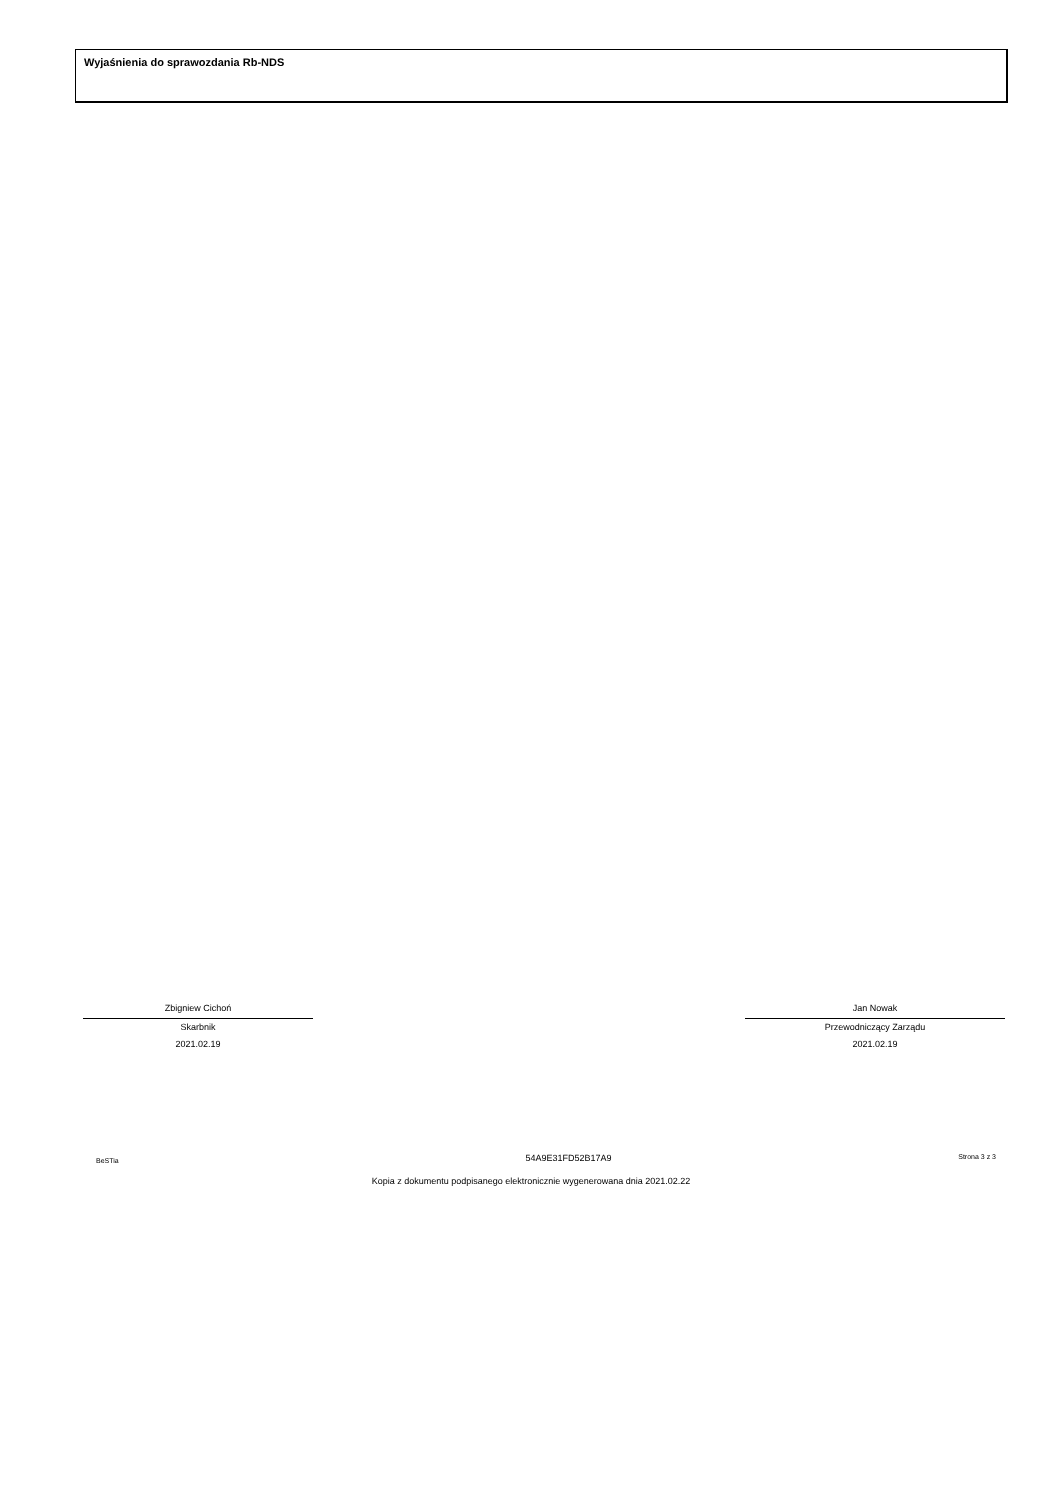Wyjaśnienia do sprawozdania Rb-NDS
Zbigniew Cichoń
Skarbnik
2021.02.19
Jan Nowak
Przewodniczący Zarządu
2021.02.19
BeSTia 54A9E31FD52B17A9 Strona 3 z 3
Kopia z dokumentu podpisanego elektronicznie wygenerowana dnia 2021.02.22